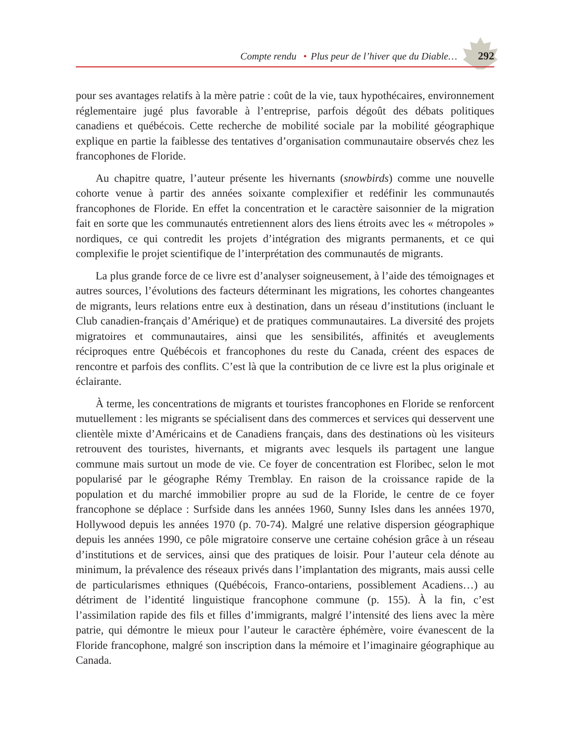Compte rendu • Plus peur de l’hiver que du Diable… 292
pour ses avantages relatifs à la mère patrie : coût de la vie, taux hypothécaires, environnement réglementaire jugé plus favorable à l’entreprise, parfois dégoût des débats politiques canadiens et québécois. Cette recherche de mobilité sociale par la mobilité géographique explique en partie la faiblesse des tentatives d’organisation communautaire observés chez les francophones de Floride.
Au chapitre quatre, l’auteur présente les hivernants (snowbirds) comme une nouvelle cohorte venue à partir des années soixante complexifier et redéfinir les communautés francophones de Floride. En effet la concentration et le caractère saisonnier de la migration fait en sorte que les communautés entretiennent alors des liens étroits avec les « métropoles » nordiques, ce qui contredit les projets d’intégration des migrants permanents, et ce qui complexifie le projet scientifique de l’interprétation des communautés de migrants.
La plus grande force de ce livre est d’analyser soigneusement, à l’aide des témoignages et autres sources, l’évolutions des facteurs déterminant les migrations, les cohortes changeantes de migrants, leurs relations entre eux à destination, dans un réseau d’institutions (incluant le Club canadien-français d’Amérique) et de pratiques communautaires. La diversité des projets migratoires et communautaires, ainsi que les sensibilités, affinités et aveuglements réciproques entre Québécois et francophones du reste du Canada, créent des espaces de rencontre et parfois des conflits. C’est là que la contribution de ce livre est la plus originale et éclairante.
À terme, les concentrations de migrants et touristes francophones en Floride se renforcent mutuellement : les migrants se spécialisent dans des commerces et services qui desservent une clientèle mixte d’Américains et de Canadiens français, dans des destinations où les visiteurs retrouvent des touristes, hivernants, et migrants avec lesquels ils partagent une langue commune mais surtout un mode de vie. Ce foyer de concentration est Floribec, selon le mot popularisé par le géographe Rémy Tremblay. En raison de la croissance rapide de la population et du marché immobilier propre au sud de la Floride, le centre de ce foyer francophone se déplace : Surfside dans les années 1960, Sunny Isles dans les années 1970, Hollywood depuis les années 1970 (p. 70-74). Malgré une relative dispersion géographique depuis les années 1990, ce pôle migratoire conserve une certaine cohésion grâce à un réseau d’institutions et de services, ainsi que des pratiques de loisir. Pour l’auteur cela dénote au minimum, la prévalence des réseaux privés dans l’implantation des migrants, mais aussi celle de particularismes ethniques (Québécois, Franco-ontariens, possiblement Acadiens…) au détriment de l’identité linguistique francophone commune (p. 155). À la fin, c’est l’assimilation rapide des fils et filles d’immigrants, malgré l’intensité des liens avec la mère patrie, qui démontre le mieux pour l’auteur le caractère éphémère, voire évanescent de la Floride francophone, malgré son inscription dans la mémoire et l’imaginaire géographique au Canada.